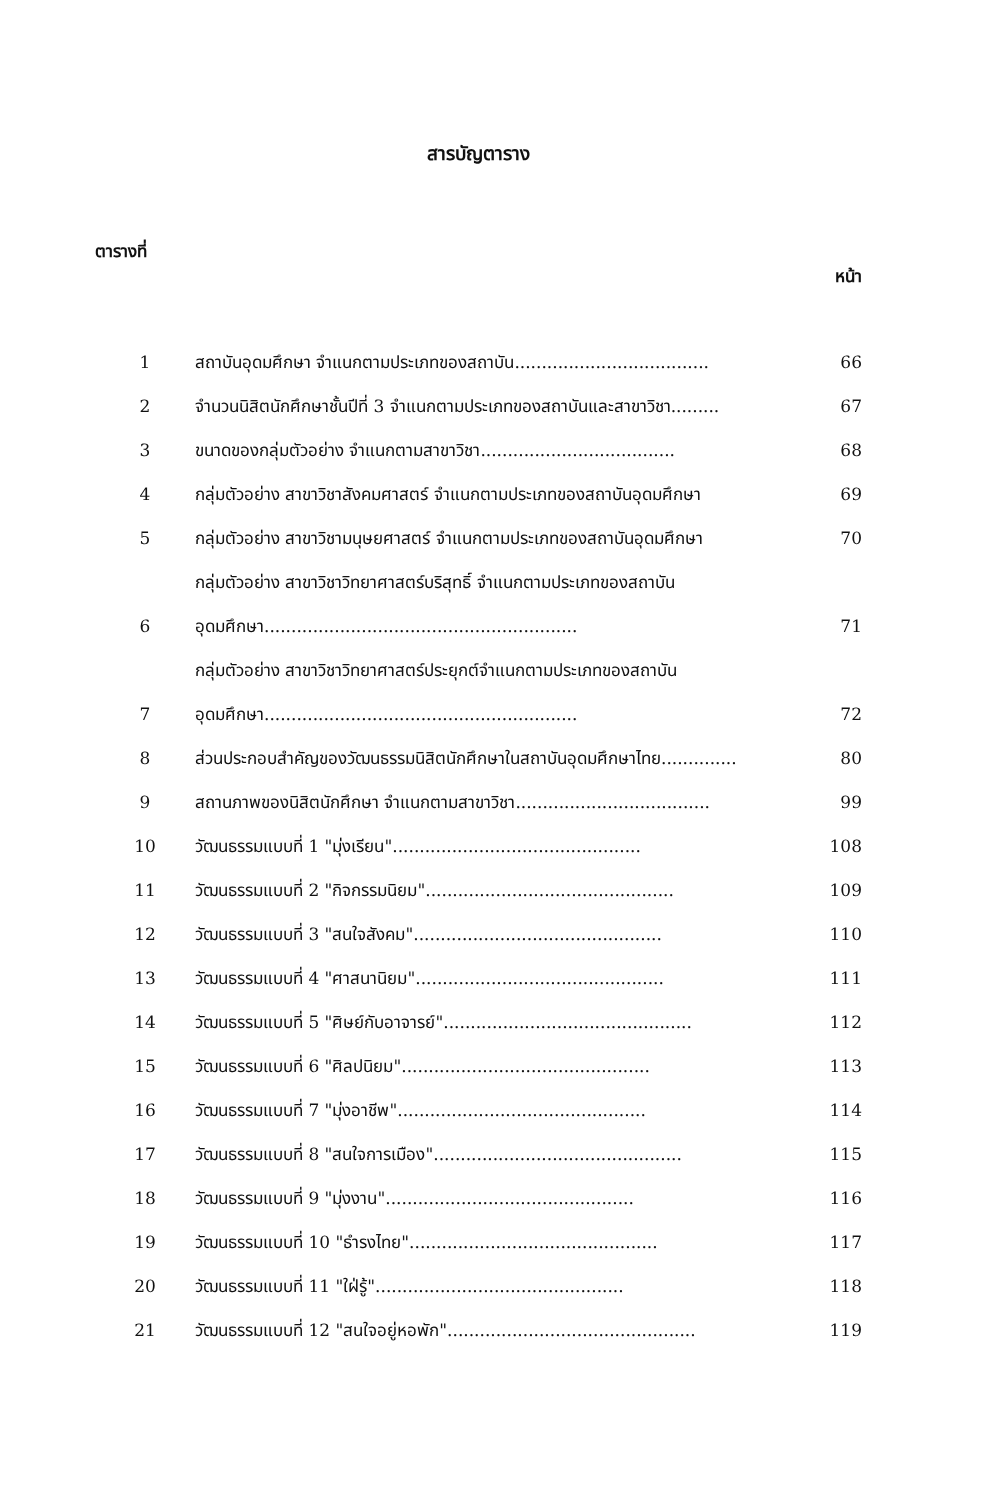สารบัญตาราง
ตารางที่ หน้า
1 สถาบันอุดมศึกษา จำแนกตามประเภทของสถาบัน .................................... 66
2 จำนวนนิสิตนักศึกษาชั้นปีที่ 3 จำแนกตามประเภทของสถาบันและสาขาวิชา......... 67
3 ขนาดของกลุ่มตัวอย่าง จำแนกตามสาขาวิชา .................................... 68
4 กลุ่มตัวอย่าง สาขาวิชาสังคมศาสตร์ จำแนกตามประเภทของสถาบันอุดมศึกษา 69
5 กลุ่มตัวอย่าง สาขาวิชามนุษยศาสตร์ จำแนกตามประเภทของสถาบันอุดมศึกษา 70
6 กลุ่มตัวอย่าง สาขาวิชาวิทยาศาสตร์บริสุทธิ์ จำแนกตามประเภทของสถาบัน
อุดมศึกษา .......................................................... 71
7 กลุ่มตัวอย่าง สาขาวิชาวิทยาศาสตร์ประยุกต์จำแนกตามประเภทของสถาบัน
อุดมศึกษา.......................................................... 72
8 ส่วนประกอบสำคัญของวัฒนธรรมนิสิตนักศึกษาในสถาบันอุดมศึกษาไทย.............. 80
9 สถานภาพของนิสิตนักศึกษา จำแนกตามสาขาวิชา .................................... 99
10 วัฒนธรรมแบบที่ 1 "มุ่งเรียน" .............................................. 108
11 วัฒนธรรมแบบที่ 2 "กิจกรรมนิยม".............................................. 109
12 วัฒนธรรมแบบที่ 3 "สนใจสังคม".............................................. 110
13 วัฒนธรรมแบบที่ 4 "ศาสนานิยม".............................................. 111
14 วัฒนธรรมแบบที่ 5 "ศิษย์กับอาจารย์" .............................................. 112
15 วัฒนธรรมแบบที่ 6 "ศิลปนิยม" .............................................. 113
16 วัฒนธรรมแบบที่ 7 "มุ่งอาชีพ" .............................................. 114
17 วัฒนธรรมแบบที่ 8 "สนใจการเมือง" .............................................. 115
18 วัฒนธรรมแบบที่ 9 "มุ่งงาน" .............................................. 116
19 วัฒนธรรมแบบที่ 10 "ธำรงไทย" .............................................. 117
20 วัฒนธรรมแบบที่ 11 "ใฝ่รู้" .............................................. 118
21 วัฒนธรรมแบบที่ 12 "สนใจอยู่หอพัก".............................................. 119